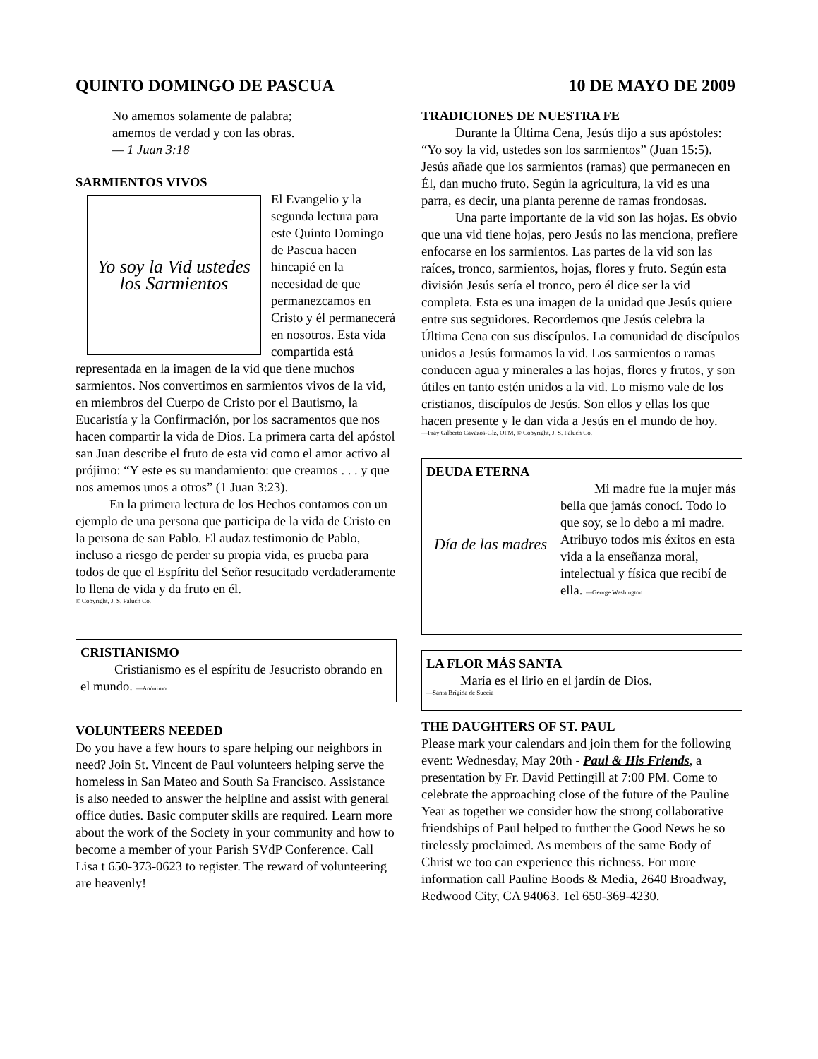QUINTO DOMINGO DE PASCUA 10 DE MAYO DE 2009
No amemos solamente de palabra;
amemos de verdad y con las obras.
— 1 Juan 3:18
SARMIENTOS VIVOS
Yo soy la Vid ustedes los Sarmientos
El Evangelio y la segunda lectura para este Quinto Domingo de Pascua hacen hincapié en la necesidad de que permanezcamos en Cristo y él permanecerá en nosotros. Esta vida compartida está representada en la imagen de la vid que tiene muchos sarmientos. Nos convertimos en sarmientos vivos de la vid, en miembros del Cuerpo de Cristo por el Bautismo, la Eucaristía y la Confirmación, por los sacramentos que nos hacen compartir la vida de Dios. La primera carta del apóstol san Juan describe el fruto de esta vid como el amor activo al prójimo: “Y este es su mandamiento: que creamos . . . y que nos amemos unos a otros” (1 Juan 3:23).
En la primera lectura de los Hechos contamos con un ejemplo de una persona que participa de la vida de Cristo en la persona de san Pablo. El audaz testimonio de Pablo, incluso a riesgo de perder su propia vida, es prueba para todos de que el Espíritu del Señor resucitado verdaderamente lo llena de vida y da fruto en él.
© Copyright, J. S. Paluch Co.
CRISTIANISMO
Cristianismo es el espíritu de Jesucristo obrando en el mundo. —Anónimo
VOLUNTEERS NEEDED
Do you have a few hours to spare helping our neighbors in need? Join St. Vincent de Paul volunteers helping serve the homeless in San Mateo and South Sa Francisco. Assistance is also needed to answer the helpline and assist with general office duties. Basic computer skills are required. Learn more about the work of the Society in your community and how to become a member of your Parish SVdP Conference. Call Lisa t 650-373-0623 to register. The reward of volunteering are heavenly!
TRADICIONES DE NUESTRA FE
Durante la Última Cena, Jesús dijo a sus apóstoles: “Yo soy la vid, ustedes son los sarmientos” (Juan 15:5). Jesús añade que los sarmientos (ramas) que permanecen en Él, dan mucho fruto. Según la agricultura, la vid es una parra, es decir, una planta perenne de ramas frondosas.
Una parte importante de la vid son las hojas. Es obvio que una vid tiene hojas, pero Jesús no las menciona, prefiere enfocarse en los sarmientos. Las partes de la vid son las raíces, tronco, sarmientos, hojas, flores y fruto. Según esta división Jesús sería el tronco, pero él dice ser la vid completa. Esta es una imagen de la unidad que Jesús quiere entre sus seguidores. Recordemos que Jesús celebra la Última Cena con sus discípulos. La comunidad de discípulos unidos a Jesús formamos la vid. Los sarmientos o ramas conducen agua y minerales a las hojas, flores y frutos, y son útiles en tanto estén unidos a la vid. Lo mismo vale de los cristianos, discípulos de Jesús. Son ellos y ellas los que hacen presente y le dan vida a Jesús en el mundo de hoy.
—Fray Gilberto Cavazos-Glz, OFM, © Copyright, J. S. Paluch Co.
DEUDA ETERNA
Día de las madres
Mi madre fue la mujer más bella que jamás conocí. Todo lo que soy, se lo debo a mi madre. Atribuyo todos mis éxitos en esta vida a la enseñanza moral, intelectual y física que recibí de ella. —George Washington
LA FLOR MÁS SANTA
María es el lirio en el jardín de Dios.
—Santa Brígida de Suecia
THE DAUGHTERS OF ST. PAUL
Please mark your calendars and join them for the following event: Wednesday, May 20th - Paul & His Friends, a presentation by Fr. David Pettingill at 7:00 PM. Come to celebrate the approaching close of the future of the Pauline Year as together we consider how the strong collaborative friendships of Paul helped to further the Good News he so tirelessly proclaimed. As members of the same Body of Christ we too can experience this richness. For more information call Pauline Boods & Media, 2640 Broadway, Redwood City, CA 94063. Tel 650-369-4230.